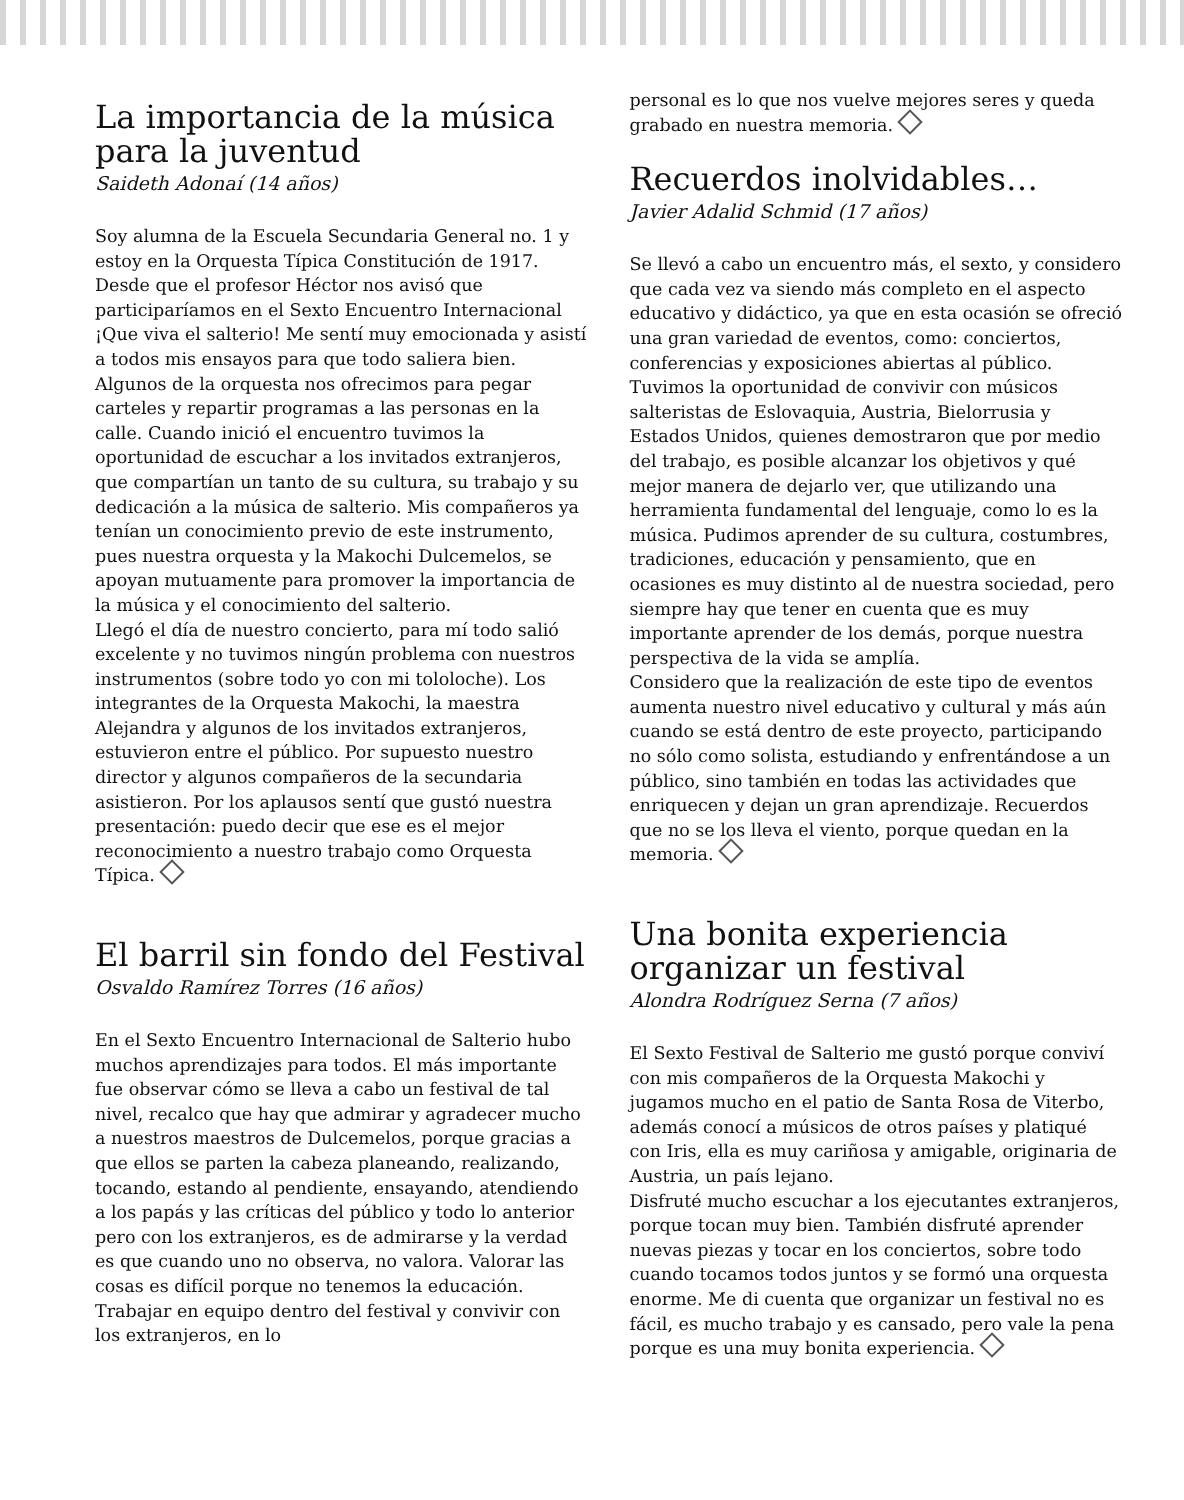La importancia de la música para la juventud
Saideth Adonaí (14 años)
Soy alumna de la Escuela Secundaria General no. 1 y estoy en la Orquesta Típica Constitución de 1917. Desde que el profesor Héctor nos avisó que participaríamos en el Sexto Encuentro Internacional ¡Que viva el salterio! Me sentí muy emocionada y asistí a todos mis ensayos para que todo saliera bien. Algunos de la orquesta nos ofrecimos para pegar carteles y repartir programas a las personas en la calle. Cuando inició el encuentro tuvimos la oportunidad de escuchar a los invitados extranjeros, que compartían un tanto de su cultura, su trabajo y su dedicación a la música de salterio. Mis compañeros ya tenían un conocimiento previo de este instrumento, pues nuestra orquesta y la Makochi Dulcemelos, se apoyan mutuamente para promover la importancia de la música y el conocimiento del salterio.
Llegó el día de nuestro concierto, para mí todo salió excelente y no tuvimos ningún problema con nuestros instrumentos (sobre todo yo con mi tololoche). Los integrantes de la Orquesta Makochi, la maestra Alejandra y algunos de los invitados extranjeros, estuvieron entre el público. Por supuesto nuestro director y algunos compañeros de la secundaria asistieron. Por los aplausos sentí que gustó nuestra presentación: puedo decir que ese es el mejor reconocimiento a nuestro trabajo como Orquesta Típica.
El barril sin fondo del Festival
Osvaldo Ramírez Torres (16 años)
En el Sexto Encuentro Internacional de Salterio hubo muchos aprendizajes para todos. El más importante fue observar cómo se lleva a cabo un festival de tal nivel, recalco que hay que admirar y agradecer mucho a nuestros maestros de Dulcemelos, porque gracias a que ellos se parten la cabeza planeando, realizando, tocando, estando al pendiente, ensayando, atendiendo a los papás y las críticas del público y todo lo anterior pero con los extranjeros, es de admirarse y la verdad es que cuando uno no observa, no valora. Valorar las cosas es difícil porque no tenemos la educación. Trabajar en equipo dentro del festival y convivir con los extranjeros, en lo
personal es lo que nos vuelve mejores seres y queda grabado en nuestra memoria.
Recuerdos inolvidables…
Javier Adalid Schmid (17 años)
Se llevó a cabo un encuentro más, el sexto, y considero que cada vez va siendo más completo en el aspecto educativo y didáctico, ya que en esta ocasión se ofreció una gran variedad de eventos, como: conciertos, conferencias y exposiciones abiertas al público. Tuvimos la oportunidad de convivir con músicos salteristas de Eslovaquia, Austria, Bielorrusia y Estados Unidos, quienes demostraron que por medio del trabajo, es posible alcanzar los objetivos y qué mejor manera de dejarlo ver, que utilizando una herramienta fundamental del lenguaje, como lo es la música. Pudimos aprender de su cultura, costumbres, tradiciones, educación y pensamiento, que en ocasiones es muy distinto al de nuestra sociedad, pero siempre hay que tener en cuenta que es muy importante aprender de los demás, porque nuestra perspectiva de la vida se amplía.
Considero que la realización de este tipo de eventos aumenta nuestro nivel educativo y cultural y más aún cuando se está dentro de este proyecto, participando no sólo como solista, estudiando y enfrentándose a un público, sino también en todas las actividades que enriquecen y dejan un gran aprendizaje. Recuerdos que no se los lleva el viento, porque quedan en la memoria.
Una bonita experiencia organizar un festival
Alondra Rodríguez Serna (7 años)
El Sexto Festival de Salterio me gustó porque conviví con mis compañeros de la Orquesta Makochi y jugamos mucho en el patio de Santa Rosa de Viterbo, además conocí a músicos de otros países y platiqué con Iris, ella es muy cariñosa y amigable, originaria de Austria, un país lejano.
Disfruté mucho escuchar a los ejecutantes extranjeros, porque tocan muy bien. También disfruté aprender nuevas piezas y tocar en los conciertos, sobre todo cuando tocamos todos juntos y se formó una orquesta enorme. Me di cuenta que organizar un festival no es fácil, es mucho trabajo y es cansado, pero vale la pena porque es una muy bonita experiencia.